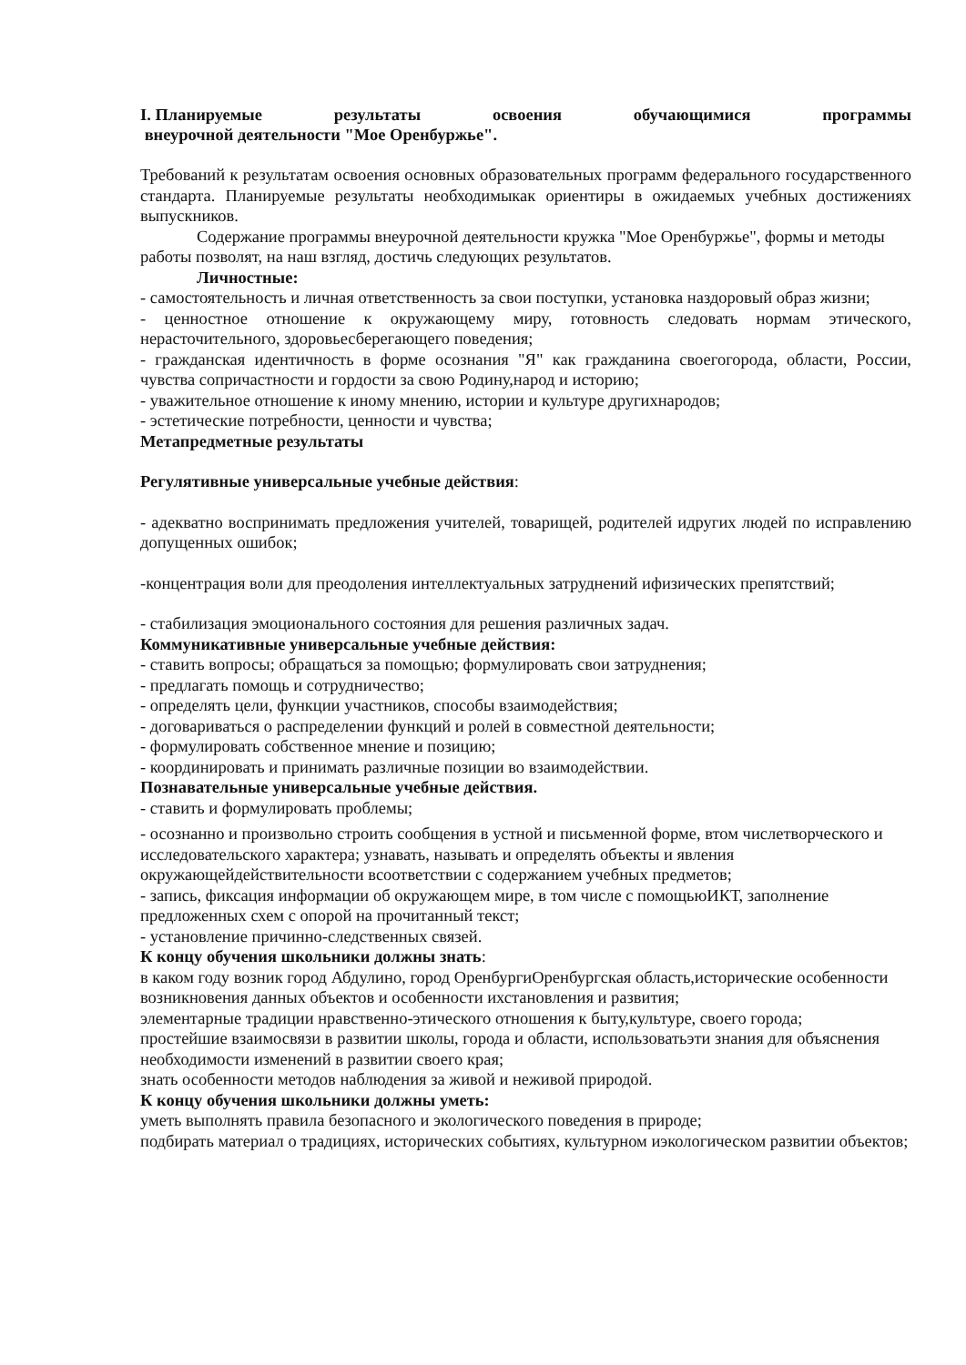I. Планируемые результаты освоения обучающимися программы
внеурочной деятельности "Мое Оренбуржье".
Требований к результатам освоения основных образовательных программ федерального государственного стандарта. Планируемые результаты необходимыкак ориентиры в ожидаемых учебных достижениях выпускников.
Содержание программы внеурочной деятельности кружка "Мое Оренбуржье", формы и методы работы позволят, на наш взгляд, достичь следующих результатов.
Личностные:
- самостоятельность и личная ответственность за свои поступки, установка наздоровый образ жизни;
- ценностное отношение к окружающему миру, готовность следовать нормам этического, нерасточительного, здоровьесберегающего поведения;
- гражданская идентичность в форме осознания "Я" как гражданина своегогорода, области, России, чувства сопричастности и гордости за свою Родину,народ и историю;
- уважительное отношение к иному мнению, истории и культуре другихнародов;
- эстетические потребности, ценности и чувства;
Метапредметные результаты
Регулятивные универсальные учебные действия:
- адекватно воспринимать предложения учителей, товарищей, родителей идругих людей по исправлению допущенных ошибок;
-концентрация воли для преодоления интеллектуальных затруднений ифизических препятствий;
- стабилизация эмоционального состояния для решения различных задач.
Коммуникативные универсальные учебные действия:
- ставить вопросы; обращаться за помощью; формулировать свои затруднения;
- предлагать помощь и сотрудничество;
- определять цели, функции участников, способы взаимодействия;
- договариваться о распределении функций и ролей в совместной деятельности;
- формулировать собственное мнение и позицию;
- координировать и принимать различные позиции во взаимодействии.
Познавательные универсальные учебные действия.
- ставить и формулировать проблемы;
- осознанно и произвольно строить сообщения в устной и письменной форме, втом числетворческого и исследовательского характера; узнавать, называть и определять объекты и явления окружающейдействительности всоответствии с содержанием учебных предметов;
- запись, фиксация информации об окружающем мире, в том числе с помощьюИКТ, заполнение предложенных схем с опорой на прочитанный текст;
- установление причинно-следственных связей.
К концу обучения школьники должны знать:
в каком году возник город Абдулино, город ОренбургиОренбургская область,исторические особенности возникновения данных объектов и особенности ихстановления и развития;
элементарные традиции нравственно-этического отношения к быту,культуре, своего города;
простейшие взаимосвязи в развитии школы, города и области, использоватьэти знания для объяснения необходимости изменений в развитии своего края;
знать особенности методов наблюдения за живой и неживой природой.
К концу обучения школьники должны уметь:
уметь выполнять правила безопасного и экологического поведения в природе;
подбирать материал о традициях, исторических событиях, культурном иэкологическом развитии объектов;